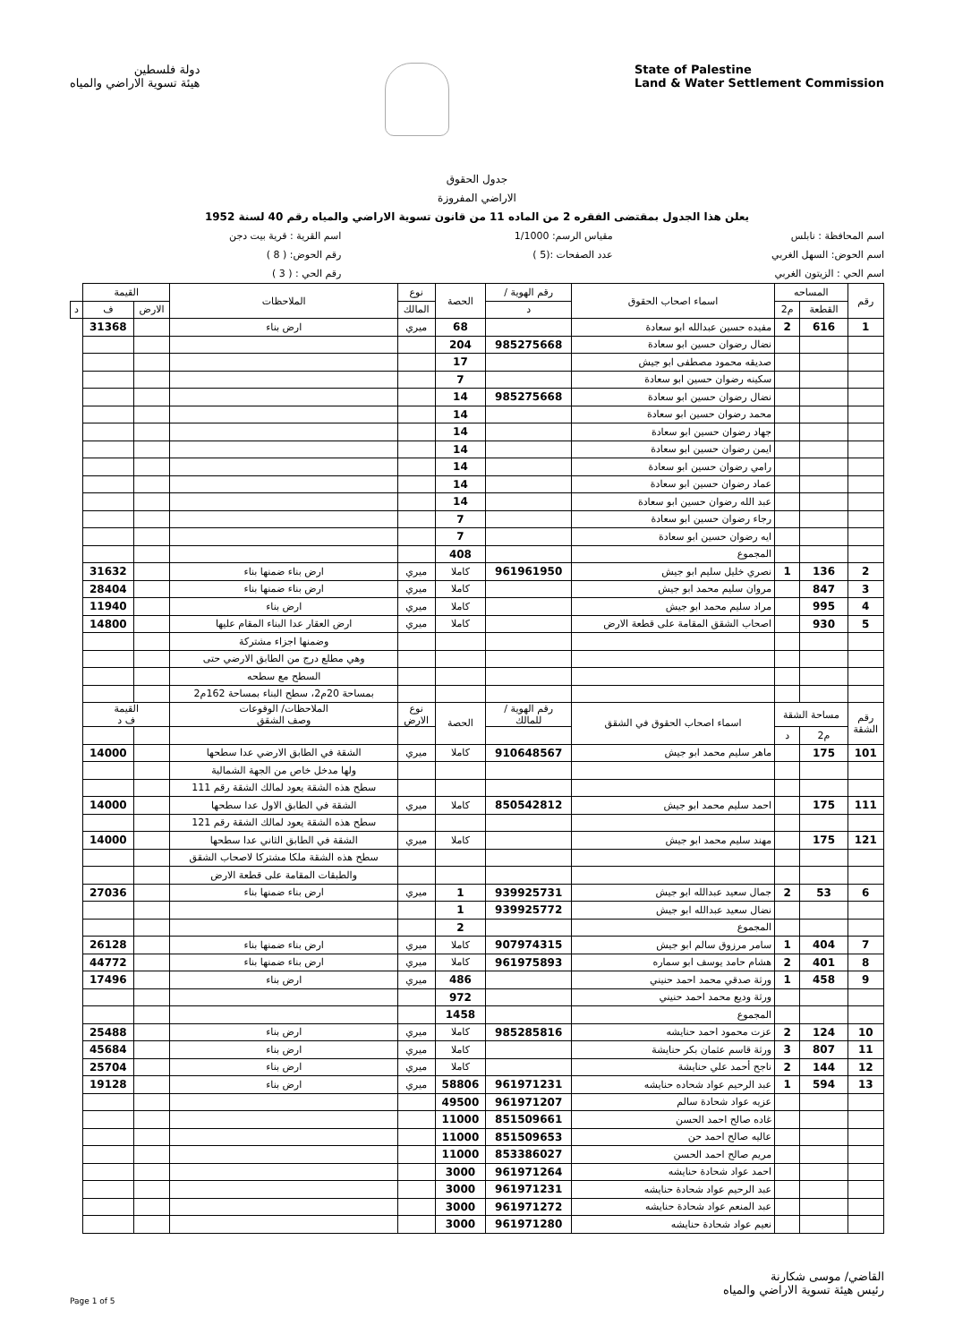دولة فلسطين
هيئة تسوية الاراضي والمياه
State of Palestine
Land & Water Settlement Commission
جدول الحقوق
الاراضي المفروزة
يعلن هذا الجدول بمقتضى الفقره 2 من الماده 11 من قانون تسوية الاراضي والمياه رقم 40 لسنة 1952
اسم المحافظة : نابلس
اسم الحوض: السهل الغربي
اسم الحي : الزيتون الغربي
مقياس الرسم: 1/1000
عدد الصفحات :(5 )
اسم القرية : قرية بيت دجن
رقم الحوض: ( 8 )
رقم الحي : ( 3 )
| رقم | المساحه | | اسماء اصحاب الحقوق | رقم الهوية / | الحصة | نوع | الملاحظات | القيمة | | |
| --- | --- | --- | --- | --- | --- | --- | --- | --- | --- | --- |
| | القطعة | م2 | | د | | المالك | | الارض | ف | د |
| 1 | 616 | 2 | مفيده حسين عبدالله ابو سعادة | | 68 | ميري | ارض بناء | | 31368 | |
| | | | نضال رضوان حسين ابو سعادة | 985275668 | 204 | | | | | |
| | | | صديقه محمود مصطفى ابو جيش | | 17 | | | | | |
| | | | سكينه رضوان حسين ابو سعادة | | 7 | | | | | |
| | | | نضال رضوان حسين ابو سعادة | 985275668 | 14 | | | | | |
| | | | محمد رضوان حسين ابو سعادة | | 14 | | | | | |
| | | | جهاد رضوان حسين ابو سعادة | | 14 | | | | | |
| | | | ايمن رضوان حسين ابو سعادة | | 14 | | | | | |
| | | | رامي رضوان حسين ابو سعادة | | 14 | | | | | |
| | | | عماد رضوان حسين ابو سعادة | | 14 | | | | | |
| | | | عبد الله رضوان حسين ابو سعادة | | 14 | | | | | |
| | | | رجاء رضوان حسين ابو سعادة | | 7 | | | | | |
| | | | ايه رضوان حسين ابو سعادة | | 7 | | | | | |
| | | | المجموع | | 408 | | | | | |
| 2 | 136 | 1 | نصري خليل سليم ابو جيش | 961961950 | كاملا | ميري | ارض بناء ضمنها بناء | | 31632 | |
| 3 | 847 | | مروان سليم محمد ابو جيش | | كاملا | ميري | ارض بناء ضمنها بناء | | 28404 | |
| 4 | 995 | | مراد سليم محمد ابو جيش | | كاملا | ميري | ارض بناء | | 11940 | |
| 5 | 930 | | اصحاب الشقق المقامة على قطعة الارض | | كاملا | ميري | ارض العقار عدا البناء المقام عليها | | 14800 | |
| | | | | | | | وضمنها اجزاء مشتركة | | | |
| | | | | | | | وهي مطلع درج من الطابق الارضي حتى | | | |
| | | | | | | | السطح مع سطحه | | | |
| | | | | | | | بمساحة 20م2، سطح البناء بمساحة 162م2 | | | |
| رقم الشقة | مساحة الشقة | | اسماء اصحاب الحقوق في الشقق | رقم الهوية / للمالك | الحصة | نوع الارض | الملاحظات/ الوقوعات وصف الشقق | القيمة ف د | | |
| | م2 | د | | | | | | | | |
| 101 | 175 | | ماهر سليم محمد ابو جيش | 910648567 | كاملا | ميري | الشقة في الطابق الارضي عدا سطحها | | 14000 | |
| | | | | | | | ولها مدخل خاص من الجهة الشمالية | | | |
| | | | | | | | سطح هذه الشقة يعود لمالك الشقة رقم 111 | | | |
| 111 | 175 | | احمد سليم محمد ابو جيش | 850542812 | كاملا | ميري | الشقة في الطابق الاول عدا سطحها | | 14000 | |
| | | | | | | | سطح هذه الشقة يعود لمالك الشقة رقم 121 | | | |
| 121 | 175 | | مهند سليم محمد ابو جيش | | كاملا | ميري | الشقة في الطابق الثاني عدا سطحها | | 14000 | |
| | | | | | | | سطح هذه الشقة ملكا مشتركا لاصحاب الشقق | | | |
| | | | | | | | والطبقات المقامة على قطعة الارض | | | |
| 6 | 53 | 2 | جمال سعيد عبدالله ابو جيش | 939925731 | 1 | ميري | ارض بناء ضمنها بناء | | 27036 | |
| | | | نضال سعيد عبدالله ابو جيش | 939925772 | 1 | | | | | |
| | | | المجموع | | 2 | | | | | |
| 7 | 404 | 1 | سامر مرزوق سالم ابو جيش | 907974315 | كاملا | ميري | ارض بناء ضمنها بناء | | 26128 | |
| 8 | 401 | 2 | هشام حامد يوسف ابو سماره | 961975893 | كاملا | ميري | ارض بناء ضمنها بناء | | 44772 | |
| 9 | 458 | 1 | ورثة صدقي محمد احمد حنيني | | 486 | ميري | ارض بناء | | 17496 | |
| | | | ورثة وديع محمد احمد حنيني | | 972 | | | | | |
| | | | المجموع | | 1458 | | | | | |
| 10 | 124 | 2 | عزت محمود احمد حنايشه | 985285816 | كاملا | ميري | ارض بناء | | 25488 | |
| 11 | 807 | 3 | ورثة قاسم عثمان بكر حنايشة | | كاملا | ميري | ارض بناء | | 45684 | |
| 12 | 144 | 2 | ناجح أحمد علي حنايشة | | كاملا | ميري | ارض بناء | | 25704 | |
| 13 | 594 | 1 | عبد الرحيم عواد شحاده حنايشه | 961971231 | 58806 | ميري | ارض بناء | | 19128 | |
| | | | عزيه عواد شحادة سالم | 961971207 | 49500 | | | | | |
| | | | غاده صالح احمد الحسن | 851509661 | 11000 | | | | | |
| | | | عاليه صالح احمد حن | 851509653 | 11000 | | | | | |
| | | | مريم صالح احمد الحسن | 853386027 | 11000 | | | | | |
| | | | احمد عواد شحادة حنايشه | 961971264 | 3000 | | | | | |
| | | | عبد الرحيم عواد شحادة حنايشه | 961971231 | 3000 | | | | | |
| | | | عبد المنعم عواد شحادة حنايشه | 961971272 | 3000 | | | | | |
| | | | نعيم عواد شحادة حنايشه | 961971280 | 3000 | | | | | |
القاضي/ موسى شكارنة
رئيس هيئة تسوية الاراضي والمياه
Page 1 of 5